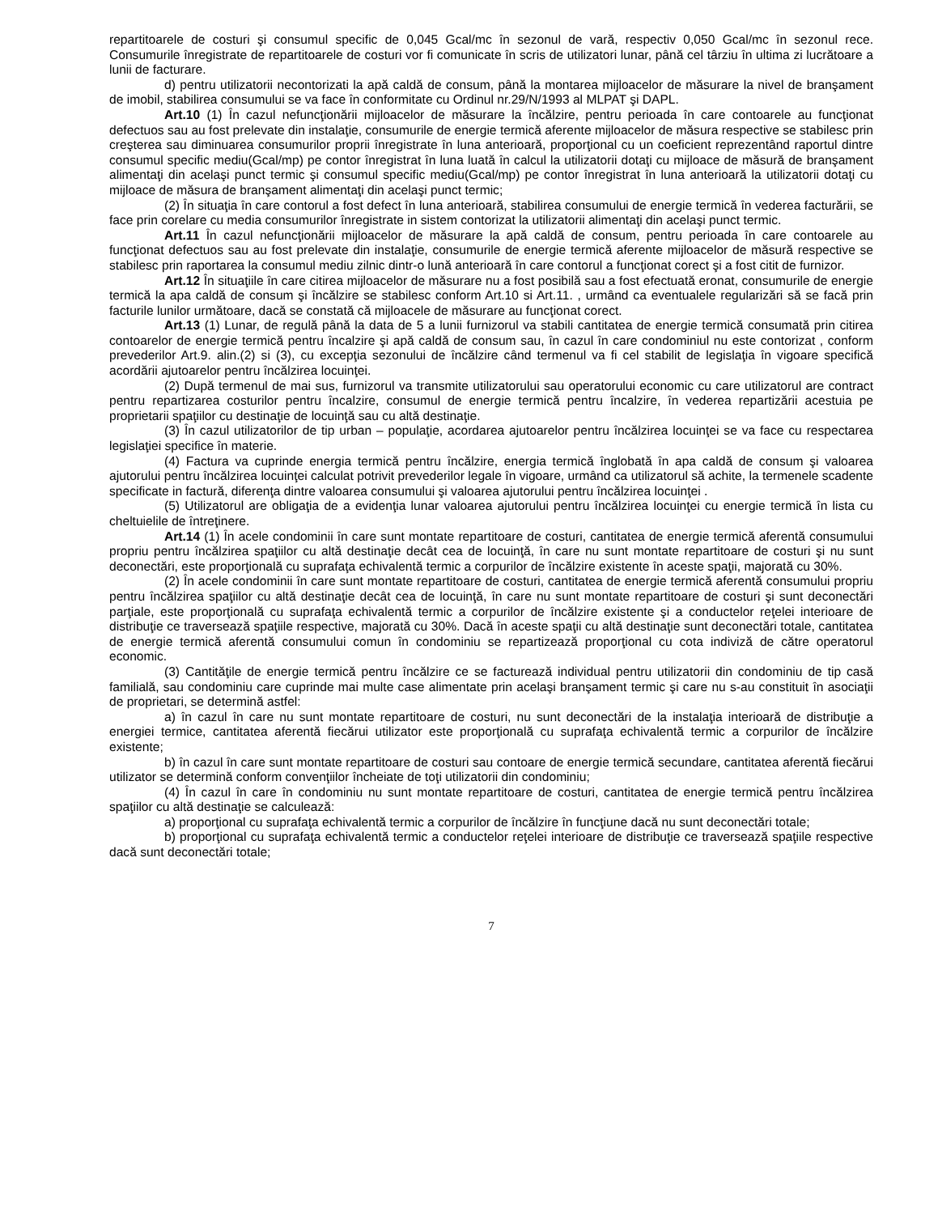repartitoarele de costuri şi consumul specific de 0,045 Gcal/mc în sezonul de vară, respectiv 0,050 Gcal/mc în sezonul rece. Consumurile înregistrate de repartitoarele de costuri vor fi comunicate în scris de utilizatori lunar, până cel târziu în ultima zi lucrătoare a lunii de facturare.
d) pentru utilizatorii necontorizati la apă caldă de consum, până la montarea mijloacelor de măsurare la nivel de branşament de imobil, stabilirea consumului se va face în conformitate cu Ordinul nr.29/N/1993 al MLPAT şi DAPL.
Art.10 (1) În cazul nefuncţionării mijloacelor de măsurare la încălzire, pentru perioada în care contoarele au funcţionat defectuos sau au fost prelevate din instalaţie, consumurile de energie termică aferente mijloacelor de măsura respective se stabilesc prin creşterea sau diminuarea consumurilor proprii înregistrate în luna anterioară, proporţional cu un coeficient reprezentând raportul dintre consumul specific mediu(Gcal/mp) pe contor înregistrat în luna luată în calcul la utilizatorii dotaţi cu mijloace de măsură de branşament alimentaţi din acelaşi punct termic şi consumul specific mediu(Gcal/mp) pe contor înregistrat în luna anterioară la utilizatorii dotaţi cu mijloace de măsura de branşament alimentaţi din acelaşi punct termic;
(2) În situaţia în care contorul a fost defect în luna anterioară, stabilirea consumului de energie termică în vederea facturării, se face prin corelare cu media consumurilor înregistrate in sistem contorizat la utilizatorii alimentaţi din acelaşi punct termic.
Art.11 În cazul nefuncţionării mijloacelor de măsurare la apă caldă de consum, pentru perioada în care contoarele au funcţionat defectuos sau au fost prelevate din instalaţie, consumurile de energie termică aferente mijloacelor de măsură respective se stabilesc prin raportarea la consumul mediu zilnic dintr-o lună anterioară în care contorul a funcţionat corect şi a fost citit de furnizor.
Art.12 În situaţiile în care citirea mijloacelor de măsurare nu a fost posibilă sau a fost efectuată eronat, consumurile de energie termică la apa caldă de consum şi încălzire se stabilesc conform Art.10 si Art.11. , urmând ca eventualele regularizări să se facă prin facturile lunilor următoare, dacă se constată că mijloacele de măsurare au funcţionat corect.
Art.13 (1) Lunar, de regulă până la data de 5 a lunii furnizorul va stabili cantitatea de energie termică consumată prin citirea contoarelor de energie termică pentru încalzire şi apă caldă de consum sau, în cazul în care condominiul nu este contorizat , conform prevederilor Art.9. alin.(2) si (3), cu excepţia sezonului de încălzire când termenul va fi cel stabilit de legislaţia în vigoare specifică acordării ajutoarelor pentru încălzirea locuinţei.
(2) După termenul de mai sus, furnizorul va transmite utilizatorului sau operatorului economic cu care utilizatorul are contract pentru repartizarea costurilor pentru încalzire, consumul de energie termică pentru încalzire, în vederea repartizării acestuia pe proprietarii spaţiilor cu destinaţie de locuinţă sau cu altă destinaţie.
(3) În cazul utilizatorilor de tip urban – populaţie, acordarea ajutoarelor pentru încălzirea locuinţei se va face cu respectarea legislaţiei specifice în materie.
(4) Factura va cuprinde energia termică pentru încălzire, energia termică înglobată în apa caldă de consum şi valoarea ajutorului pentru încălzirea locuinţei calculat potrivit prevederilor legale în vigoare, urmând ca utilizatorul să achite, la termenele scadente specificate in factură, diferenţa dintre valoarea consumului şi valoarea ajutorului pentru încălzirea locuinţei .
(5) Utilizatorul are obligaţia de a evidenţia lunar valoarea ajutorului pentru încălzirea locuinţei cu energie termică în lista cu cheltuielile de întreţinere.
Art.14 (1) În acele condominii în care sunt montate repartitoare de costuri, cantitatea de energie termică aferentă consumului propriu pentru încălzirea spaţiilor cu altă destinaţie decât cea de locuinţă, în care nu sunt montate repartitoare de costuri şi nu sunt deconectări, este proporţională cu suprafaţa echivalentă termic a corpurilor de încălzire existente în aceste spaţii, majorată cu 30%.
(2) În acele condominii în care sunt montate repartitoare de costuri, cantitatea de energie termică aferentă consumului propriu pentru încălzirea spaţiilor cu altă destinaţie decât cea de locuinţă, în care nu sunt montate repartitoare de costuri şi sunt deconectări parţiale, este proporţională cu suprafaţa echivalentă termic a corpurilor de încălzire existente şi a conductelor reţelei interioare de distribuţie ce traversează spaţiile respective, majorată cu 30%. Dacă în aceste spaţii cu altă destinaţie sunt deconectări totale, cantitatea de energie termică aferentă consumului comun în condominiu se repartizează proporţional cu cota indiviză de către operatorul economic.
(3) Cantităţile de energie termică pentru încălzire ce se facturează individual pentru utilizatorii din condominiu de tip casă familială, sau condominiu care cuprinde mai multe case alimentate prin acelaşi branşament termic şi care nu s-au constituit în asociaţii de proprietari, se determină astfel:
a) în cazul în care nu sunt montate repartitoare de costuri, nu sunt deconectări de la instalaţia interioară de distribuţie a energiei termice, cantitatea aferentă fiecărui utilizator este proporţională cu suprafaţa echivalentă termic a corpurilor de încălzire existente;
b) în cazul în care sunt montate repartitoare de costuri sau contoare de energie termică secundare, cantitatea aferentă fiecărui utilizator se determină conform convenţiilor încheiate de toţi utilizatorii din condominiu;
(4) În cazul în care în condominiu nu sunt montate repartitoare de costuri, cantitatea de energie termică pentru încălzirea spaţiilor cu altă destinaţie se calculează:
a) proporţional cu suprafaţa echivalentă termic a corpurilor de încălzire în funcţiune dacă nu sunt deconectări totale;
b) proporţional cu suprafaţa echivalentă termic a conductelor reţelei interioare de distribuţie ce traversează spaţiile respective dacă sunt deconectări totale;
7